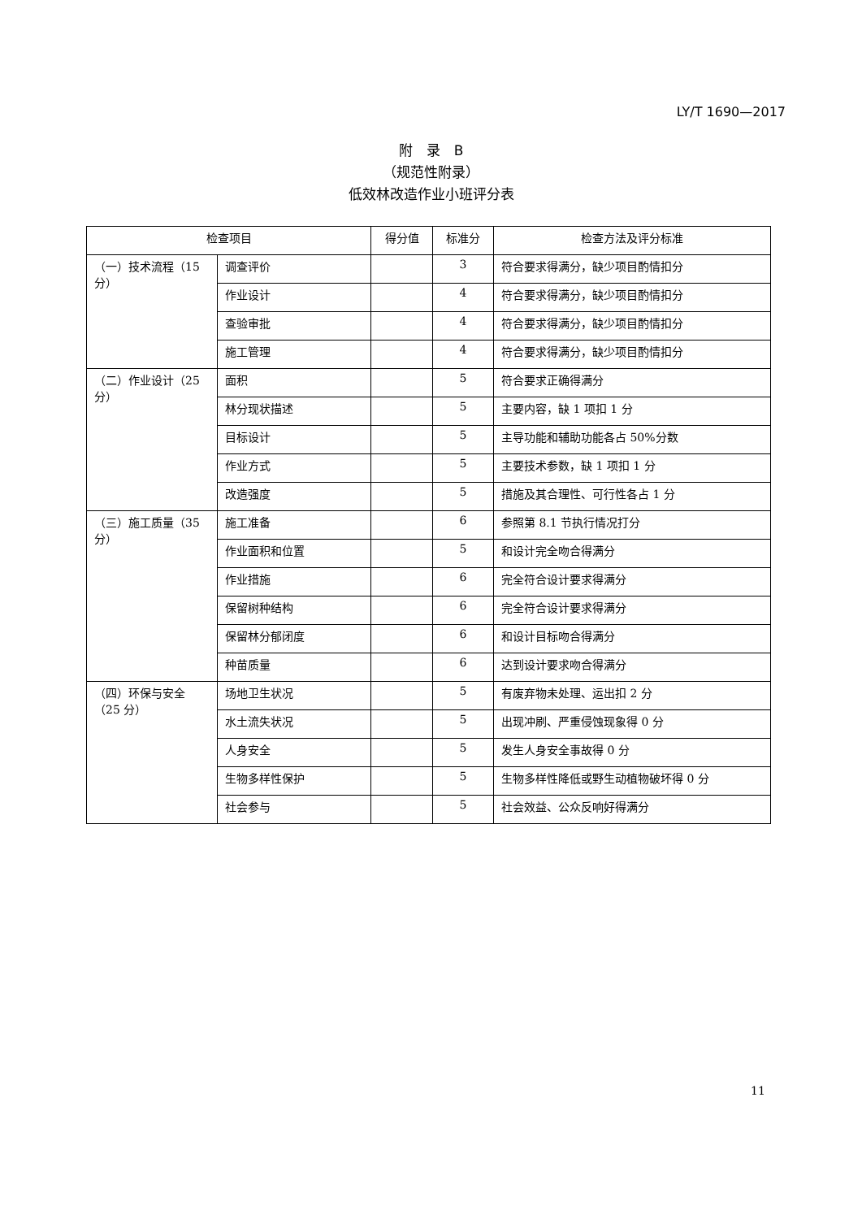LY/T 1690—2017
附　录　B
（规范性附录）
低效林改造作业小班评分表
| 检查项目 | | 得分值 | 标准分 | 检查方法及评分标准 |
| --- | --- | --- | --- | --- |
| （一）技术流程（15分） | 调查评价 | | 3 | 符合要求得满分，缺少项目酌情扣分 |
| | 作业设计 | | 4 | 符合要求得满分，缺少项目酌情扣分 |
| | 查验审批 | | 4 | 符合要求得满分，缺少项目酌情扣分 |
| | 施工管理 | | 4 | 符合要求得满分，缺少项目酌情扣分 |
| （二）作业设计（25分） | 面积 | | 5 | 符合要求正确得满分 |
| | 林分现状描述 | | 5 | 主要内容，缺 1 项扣 1 分 |
| | 目标设计 | | 5 | 主导功能和辅助功能各占 50%分数 |
| | 作业方式 | | 5 | 主要技术参数，缺 1 项扣 1 分 |
| | 改造强度 | | 5 | 措施及其合理性、可行性各占 1 分 |
| （三）施工质量（35分） | 施工准备 | | 6 | 参照第 8.1 节执行情况打分 |
| | 作业面积和位置 | | 5 | 和设计完全吻合得满分 |
| | 作业措施 | | 6 | 完全符合设计要求得满分 |
| | 保留树种结构 | | 6 | 完全符合设计要求得满分 |
| | 保留林分郁闭度 | | 6 | 和设计目标吻合得满分 |
| | 种苗质量 | | 6 | 达到设计要求吻合得满分 |
| （四）环保与安全（25 分） | 场地卫生状况 | | 5 | 有废弃物未处理、运出扣 2 分 |
| | 水土流失状况 | | 5 | 出现冲刷、严重侵蚀现象得 0 分 |
| | 人身安全 | | 5 | 发生人身安全事故得 0 分 |
| | 生物多样性保护 | | 5 | 生物多样性降低或野生动植物破坏得 0 分 |
| | 社会参与 | | 5 | 社会效益、公众反响好得满分 |
11